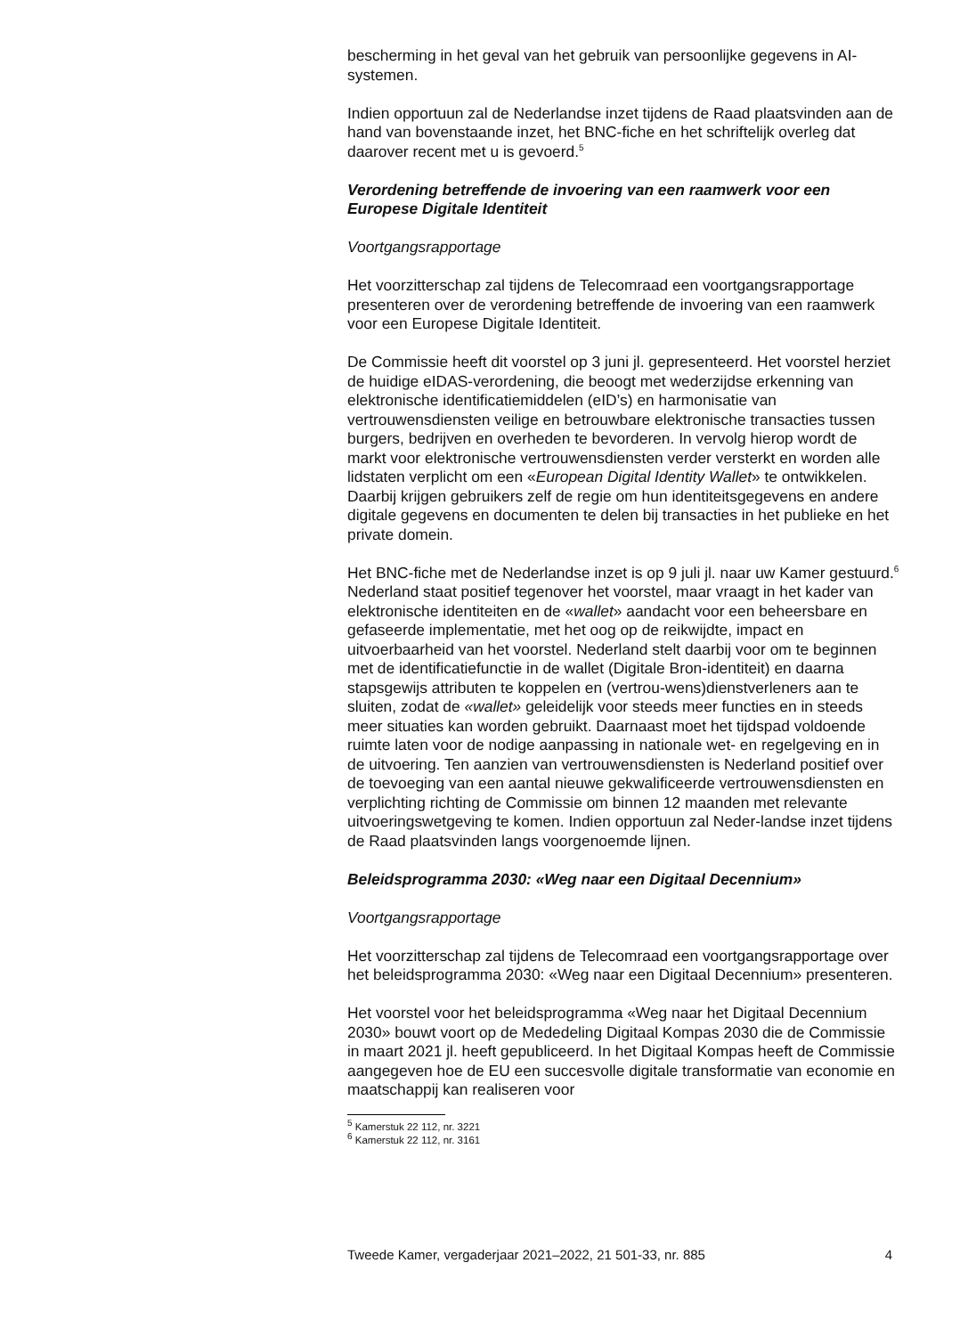bescherming in het geval van het gebruik van persoonlijke gegevens in AI-systemen.
Indien opportuun zal de Nederlandse inzet tijdens de Raad plaatsvinden aan de hand van bovenstaande inzet, het BNC-fiche en het schriftelijk overleg dat daarover recent met u is gevoerd.<sup>5</sup>
Verordening betreffende de invoering van een raamwerk voor een Europese Digitale Identiteit
Voortgangsrapportage
Het voorzitterschap zal tijdens de Telecomraad een voortgangsrapportage presenteren over de verordening betreffende de invoering van een raamwerk voor een Europese Digitale Identiteit.
De Commissie heeft dit voorstel op 3 juni jl. gepresenteerd. Het voorstel herziet de huidige eIDAS-verordening, die beoogt met wederzijdse erkenning van elektronische identificatiemiddelen (eID’s) en harmonisatie van vertrouwensdiensten veilige en betrouwbare elektronische transacties tussen burgers, bedrijven en overheden te bevorderen. In vervolg hierop wordt de markt voor elektronische vertrouwensdiensten verder versterkt en worden alle lidstaten verplicht om een «European Digital Identity Wallet» te ontwikkelen. Daarbij krijgen gebruikers zelf de regie om hun identiteitsgegevens en andere digitale gegevens en documenten te delen bij transacties in het publieke en het private domein.
Het BNC-fiche met de Nederlandse inzet is op 9 juli jl. naar uw Kamer gestuurd.<sup>6</sup> Nederland staat positief tegenover het voorstel, maar vraagt in het kader van elektronische identiteiten en de «wallet» aandacht voor een beheersbare en gefaseerde implementatie, met het oog op de reikwijdte, impact en uitvoerbaarheid van het voorstel. Nederland stelt daarbij voor om te beginnen met de identificatiefunctie in de wallet (Digitale Bron-identiteit) en daarna stapsgewijs attributen te koppelen en (vertrou-wens)dienstverleners aan te sluiten, zodat de «wallet» geleidelijk voor steeds meer functies en in steeds meer situaties kan worden gebruikt. Daarnaast moet het tijdspad voldoende ruimte laten voor de nodige aanpassing in nationale wet- en regelgeving en in de uitvoering. Ten aanzien van vertrouwensdiensten is Nederland positief over de toevoeging van een aantal nieuwe gekwalificeerde vertrouwensdiensten en verplichting richting de Commissie om binnen 12 maanden met relevante uitvoeringswetgeving te komen. Indien opportuun zal Neder-landse inzet tijdens de Raad plaatsvinden langs voorgenoemde lijnen.
Beleidsprogramma 2030: «Weg naar een Digitaal Decennium»
Voortgangsrapportage
Het voorzitterschap zal tijdens de Telecomraad een voortgangsrapportage over het beleidsprogramma 2030: «Weg naar een Digitaal Decennium» presenteren.
Het voorstel voor het beleidsprogramma «Weg naar het Digitaal Decennium 2030» bouwt voort op de Mededeling Digitaal Kompas 2030 die de Commissie in maart 2021 jl. heeft gepubliceerd. In het Digitaal Kompas heeft de Commissie aangegeven hoe de EU een succesvolle digitale transformatie van economie en maatschappij kan realiseren voor
<sup>5</sup> Kamerstuk 22 112, nr. 3221
<sup>6</sup> Kamerstuk 22 112, nr. 3161
Tweede Kamer, vergaderjaar 2021–2022, 21 501-33, nr. 885 4